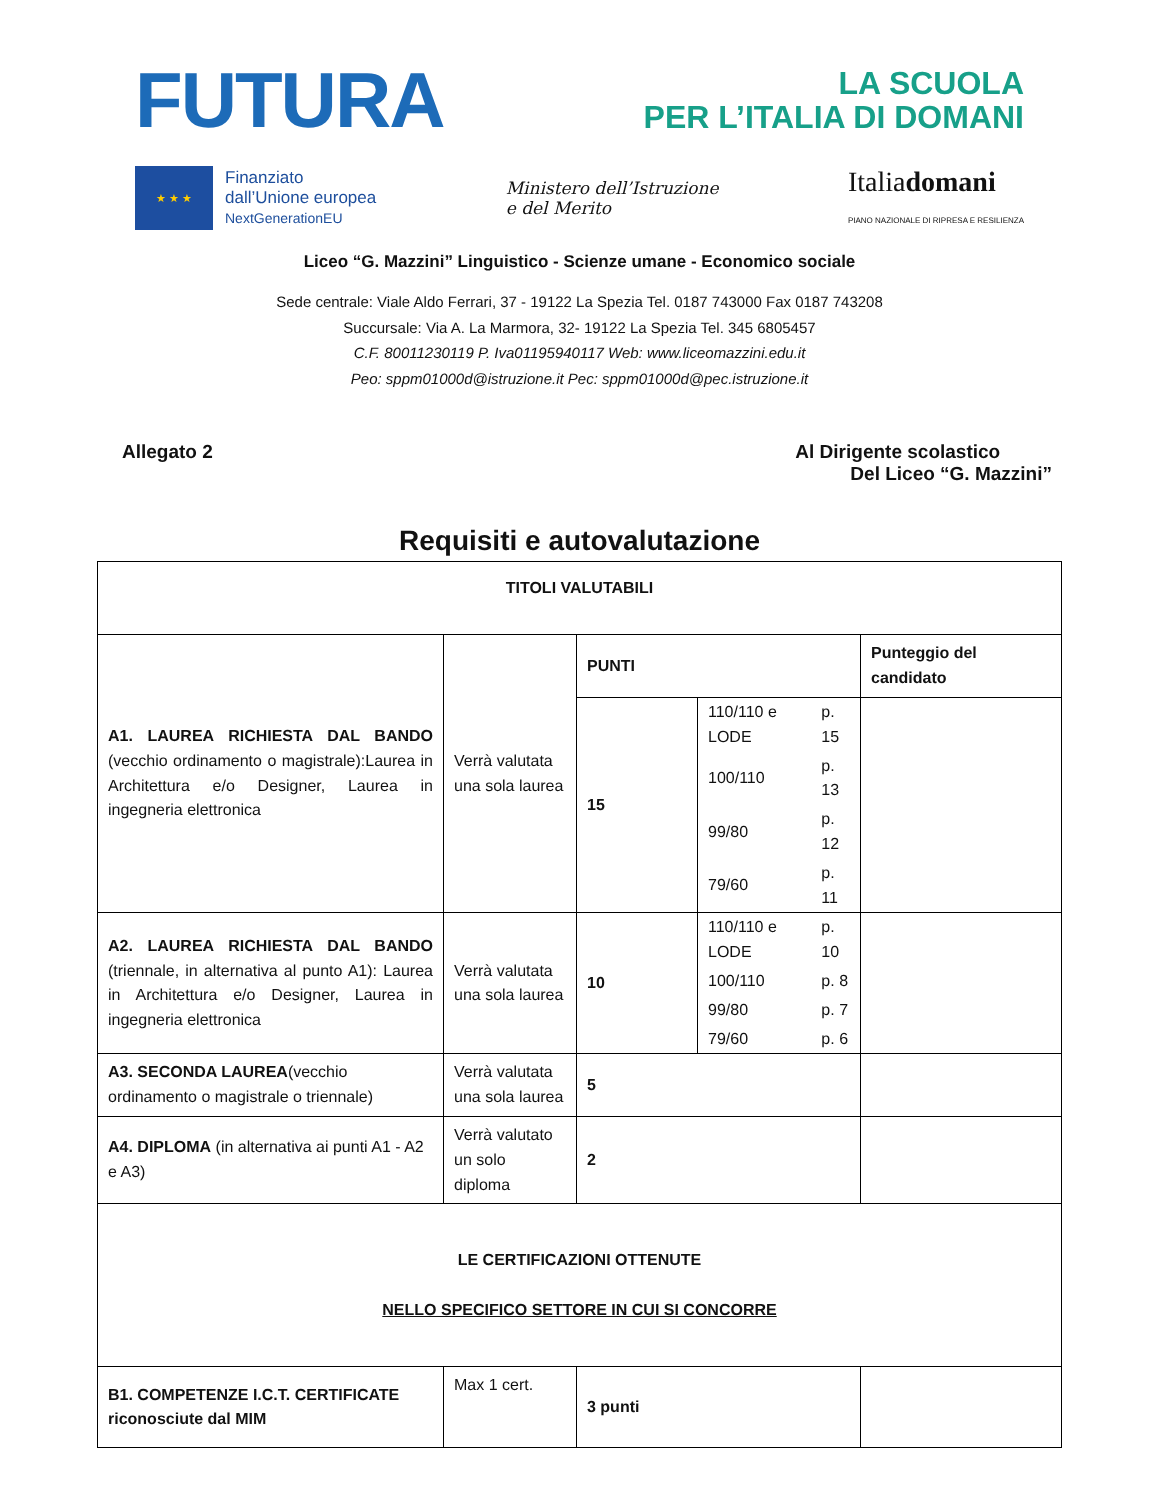FUTURA
LA SCUOLA
PER L’ITALIA DI DOMANI
★ ★ ★
Finanziato
dall’Unione europea
NextGenerationEU
Ministero dell’Istruzione
e del Merito
Italiadomani
PIANO NAZIONALE DI RIPRESA E RESILIENZA
Liceo “G. Mazzini” Linguistico - Scienze umane - Economico sociale
Sede centrale: Viale Aldo Ferrari, 37 - 19122 La Spezia Tel. 0187 743000 Fax 0187 743208
Succursale: Via A. La Marmora, 32- 19122 La Spezia Tel. 345 6805457
C.F. 80011230119 P. Iva01195940117 Web: www.liceomazzini.edu.it
Peo: sppm01000d@istruzione.it Pec: sppm01000d@pec.istruzione.it
Allegato 2 Al Dirigente scolastico
Del Liceo “G. Mazzini”
Requisiti e autovalutazione
| TITOLI VALUTABILI | | | | |
| A1. LAUREA RICHIESTA DAL BANDO (vecchio ordinamento o magistrale):Laurea in Architettura e/o Designer, Laurea in ingegneria elettronica | Verrà valutata una sola laurea | PUNTI | | Punteggio del candidato |
| | | 15 | / 110/110 e LODE / p. 15 / / 100/110 / p. 13 / / 99/80 / p. 12 / / 79/60 / p. 11 / | |
| A2. LAUREA RICHIESTA DAL BANDO (triennale, in alternativa al punto A1): Laurea in Architettura e/o Designer, Laurea in ingegneria elettronica | Verrà valutata una sola laurea | 10 | / 110/110 e LODE / p. 10 / / 100/110 / p. 8 / / 99/80 / p. 7 / / 79/60 / p. 6 / | |
| A3. SECONDA LAUREA (vecchio ordinamento o magistrale o triennale) | Verrà valutata una sola laurea | 5 | | |
| A4. DIPLOMA (in alternativa ai punti A1 - A2 e A3) | Verrà valutato un solo diploma | 2 | | |
| LE CERTIFICAZIONI OTTENUTE NELLO SPECIFICO SETTORE IN CUI SI CONCORRE | | | | |
| B1. COMPETENZE I.C.T. CERTIFICATE riconosciute dal MIM | Max 1 cert. | 3 punti | | |